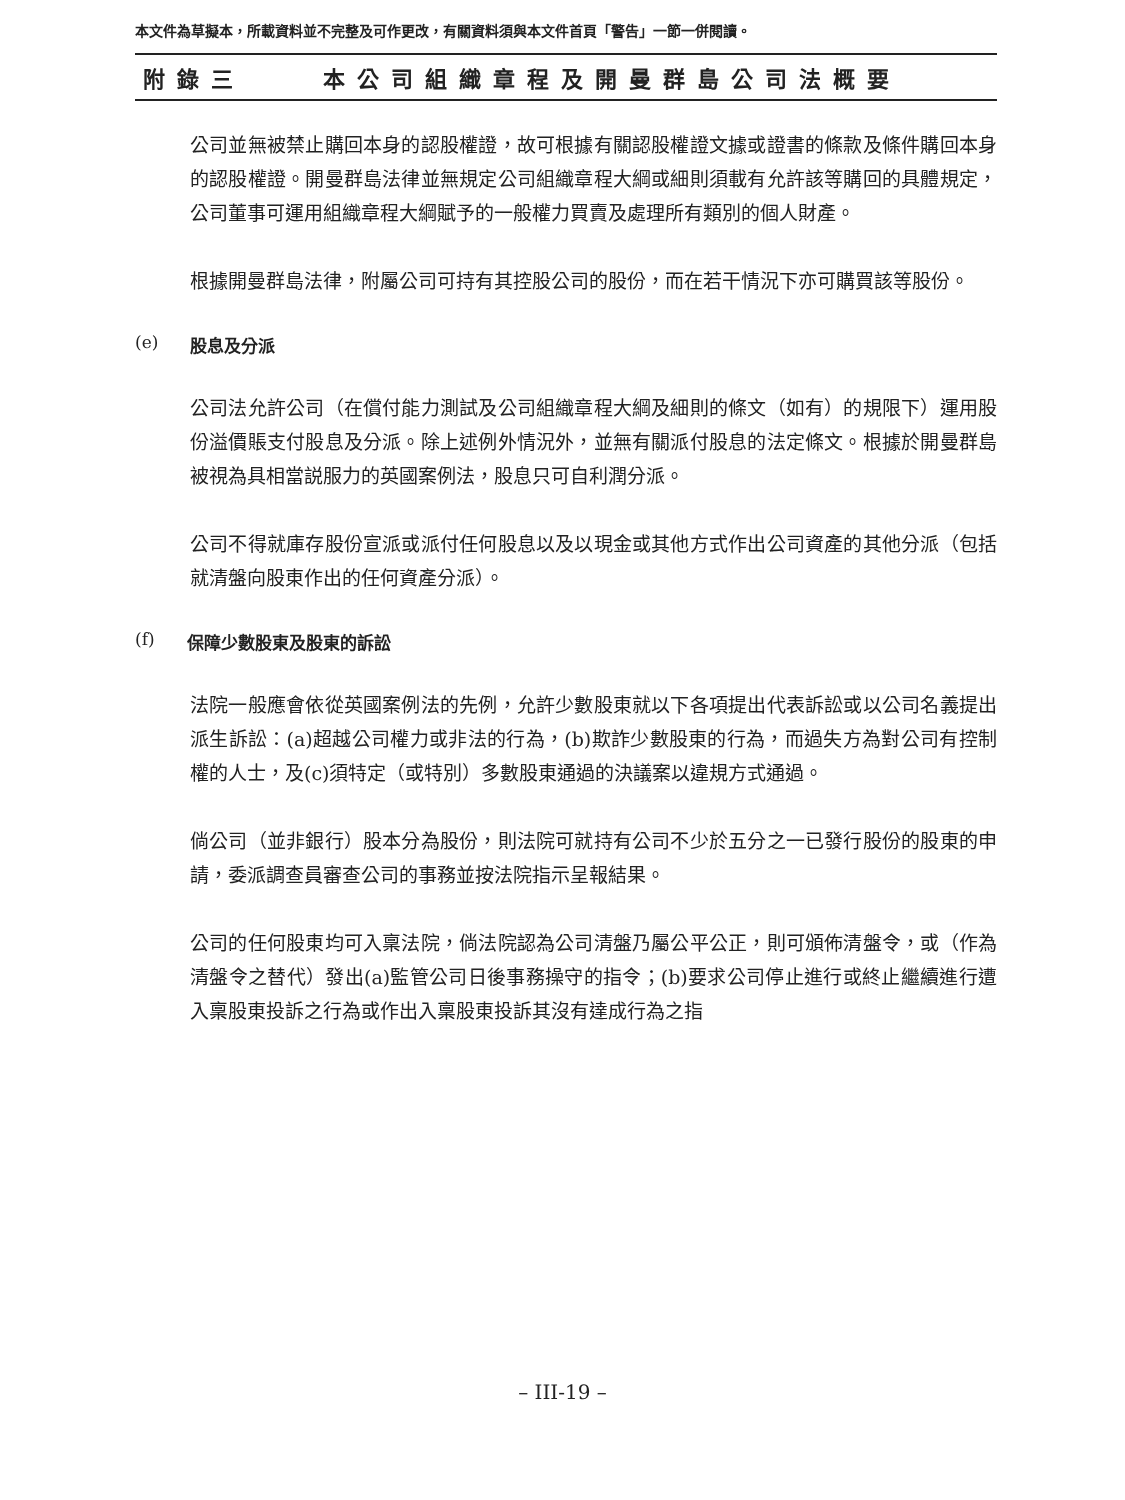本文件為草擬本，所載資料並不完整及可作更改，有關資料須與本文件首頁「警告」一節一併閱讀。
附錄三 本公司組織章程及開曼群島公司法概要
公司並無被禁止購回本身的認股權證，故可根據有關認股權證文據或證書的條款及條件購回本身的認股權證。開曼群島法律並無規定公司組織章程大綱或細則須載有允許該等購回的具體規定，公司董事可運用組織章程大綱賦予的一般權力買賣及處理所有類別的個人財產。
根據開曼群島法律，附屬公司可持有其控股公司的股份，而在若干情況下亦可購買該等股份。
(e) 股息及分派
公司法允許公司（在償付能力測試及公司組織章程大綱及細則的條文（如有）的規限下）運用股份溢價賬支付股息及分派。除上述例外情況外，並無有關派付股息的法定條文。根據於開曼群島被視為具相當説服力的英國案例法，股息只可自利潤分派。
公司不得就庫存股份宣派或派付任何股息以及以現金或其他方式作出公司資產的其他分派（包括就清盤向股東作出的任何資產分派）。
(f) 保障少數股東及股東的訴訟
法院一般應會依從英國案例法的先例，允許少數股東就以下各項提出代表訴訟或以公司名義提出派生訴訟：(a)超越公司權力或非法的行為，(b)欺詐少數股東的行為，而過失方為對公司有控制權的人士，及(c)須特定（或特別）多數股東通過的決議案以違規方式通過。
倘公司（並非銀行）股本分為股份，則法院可就持有公司不少於五分之一已發行股份的股東的申請，委派調查員審查公司的事務並按法院指示呈報結果。
公司的任何股東均可入稟法院，倘法院認為公司清盤乃屬公平公正，則可頒佈清盤令，或（作為清盤令之替代）發出(a)監管公司日後事務操守的指令；(b)要求公司停止進行或終止繼續進行遭入稟股東投訴之行為或作出入稟股東投訴其沒有達成行為之指
– III-19 –